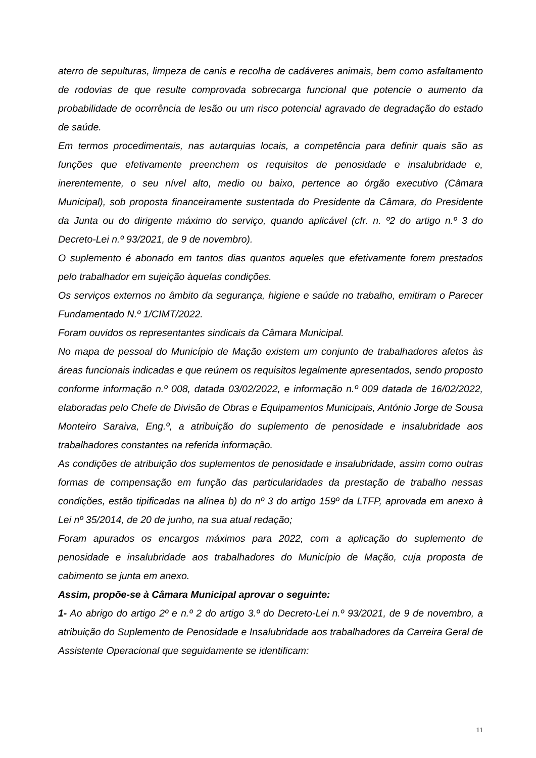aterro de sepulturas, limpeza de canis e recolha de cadáveres animais, bem como asfaltamento de rodovias de que resulte comprovada sobrecarga funcional que potencie o aumento da probabilidade de ocorrência de lesão ou um risco potencial agravado de degradação do estado de saúde.
Em termos procedimentais, nas autarquias locais, a competência para definir quais são as funções que efetivamente preenchem os requisitos de penosidade e insalubridade e, inerentemente, o seu nível alto, medio ou baixo, pertence ao órgão executivo (Câmara Municipal), sob proposta financeiramente sustentada do Presidente da Câmara, do Presidente da Junta ou do dirigente máximo do serviço, quando aplicável (cfr. n. º2 do artigo n.º 3 do Decreto-Lei n.º 93/2021, de 9 de novembro).
O suplemento é abonado em tantos dias quantos aqueles que efetivamente forem prestados pelo trabalhador em sujeição àquelas condições.
Os serviços externos no âmbito da segurança, higiene e saúde no trabalho, emitiram o Parecer Fundamentado N.º 1/CIMT/2022.
Foram ouvidos os representantes sindicais da Câmara Municipal.
No mapa de pessoal do Município de Mação existem um conjunto de trabalhadores afetos às áreas funcionais indicadas e que reúnem os requisitos legalmente apresentados, sendo proposto conforme informação n.º 008, datada 03/02/2022, e informação n.º 009 datada de 16/02/2022, elaboradas pelo Chefe de Divisão de Obras e Equipamentos Municipais, António Jorge de Sousa Monteiro Saraiva, Eng.º, a atribuição do suplemento de penosidade e insalubridade aos trabalhadores constantes na referida informação.
As condições de atribuição dos suplementos de penosidade e insalubridade, assim como outras formas de compensação em função das particularidades da prestação de trabalho nessas condições, estão tipificadas na alínea b) do nº 3 do artigo 159º da LTFP, aprovada em anexo à Lei nº 35/2014, de 20 de junho, na sua atual redação;
Foram apurados os encargos máximos para 2022, com a aplicação do suplemento de penosidade e insalubridade aos trabalhadores do Município de Mação, cuja proposta de cabimento se junta em anexo.
Assim, propõe-se à Câmara Municipal aprovar o seguinte:
1- Ao abrigo do artigo 2º e n.º 2 do artigo 3.º do Decreto-Lei n.º 93/2021, de 9 de novembro, a atribuição do Suplemento de Penosidade e Insalubridade aos trabalhadores da Carreira Geral de Assistente Operacional que seguidamente se identificam:
11